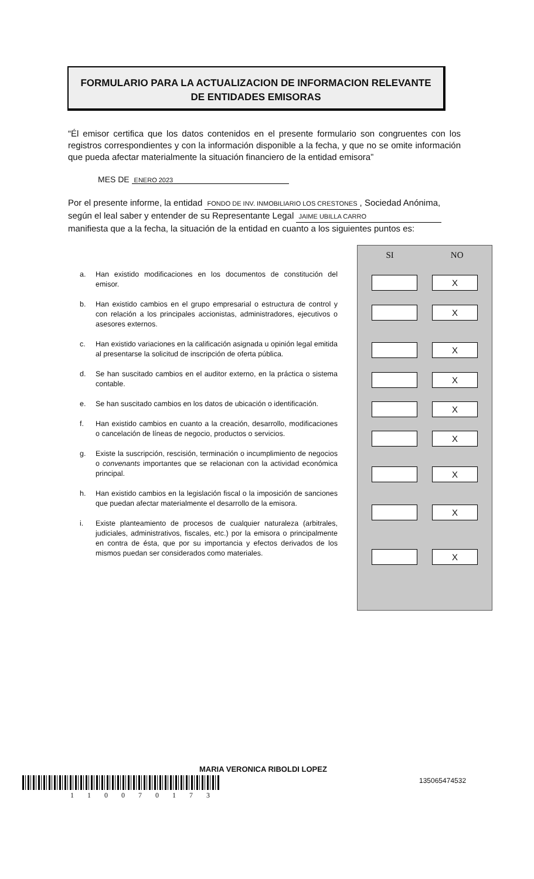FORMULARIO PARA LA ACTUALIZACION DE INFORMACION RELEVANTE
DE ENTIDADES EMISORAS
“Él emisor certifica que los datos contenidos en el presente formulario son congruentes con los registros correspondientes y con la información disponible a la fecha, y que no se omite información que pueda afectar materialmente la situación financiero de la entidad emisora”
MES DE ENERO 2023
Por el presente informe, la entidad FONDO DE INV. INMOBILIARIO LOS CRESTONES, Sociedad Anónima, según el leal saber y entender de su Representante Legal JAIME UBILLA CARRO manifiesta que a la fecha, la situación de la entidad en cuanto a los siguientes puntos es:
SI NO
X
X
X
X
X
X
X
X
X
a. Han existido modificaciones en los documentos de constitución del emisor.
b. Han existido cambios en el grupo empresarial o estructura de control y con relación a los principales accionistas, administradores, ejecutivos o asesores externos.
c. Han existido variaciones en la calificación asignada u opinión legal emitida al presentarse la solicitud de inscripción de oferta pública.
d. Se han suscitado cambios en el auditor externo, en la práctica o sistema contable.
e. Se han suscitado cambios en los datos de ubicación o identificación.
f. Han existido cambios en cuanto a la creación, desarrollo, modificaciones o cancelación de líneas de negocio, productos o servicios.
g. Existe la suscripción, rescisión, terminación o incumplimiento de negocios o convenants importantes que se relacionan con la actividad económica principal.
h. Han existido cambios en la legislación fiscal o la imposición de sanciones que puedan afectar materialmente el desarrollo de la emisora.
i. Existe planteamiento de procesos de cualquier naturaleza (arbitrales, judiciales, administrativos, fiscales, etc.) por la emisora o principalmente en contra de ésta, que por su importancia y efectos derivados de los mismos puedan ser considerados como materiales.
MARIA VERONICA RIBOLDI LOPEZ
1 1 0 0 7 0 1 7 3
135065474532